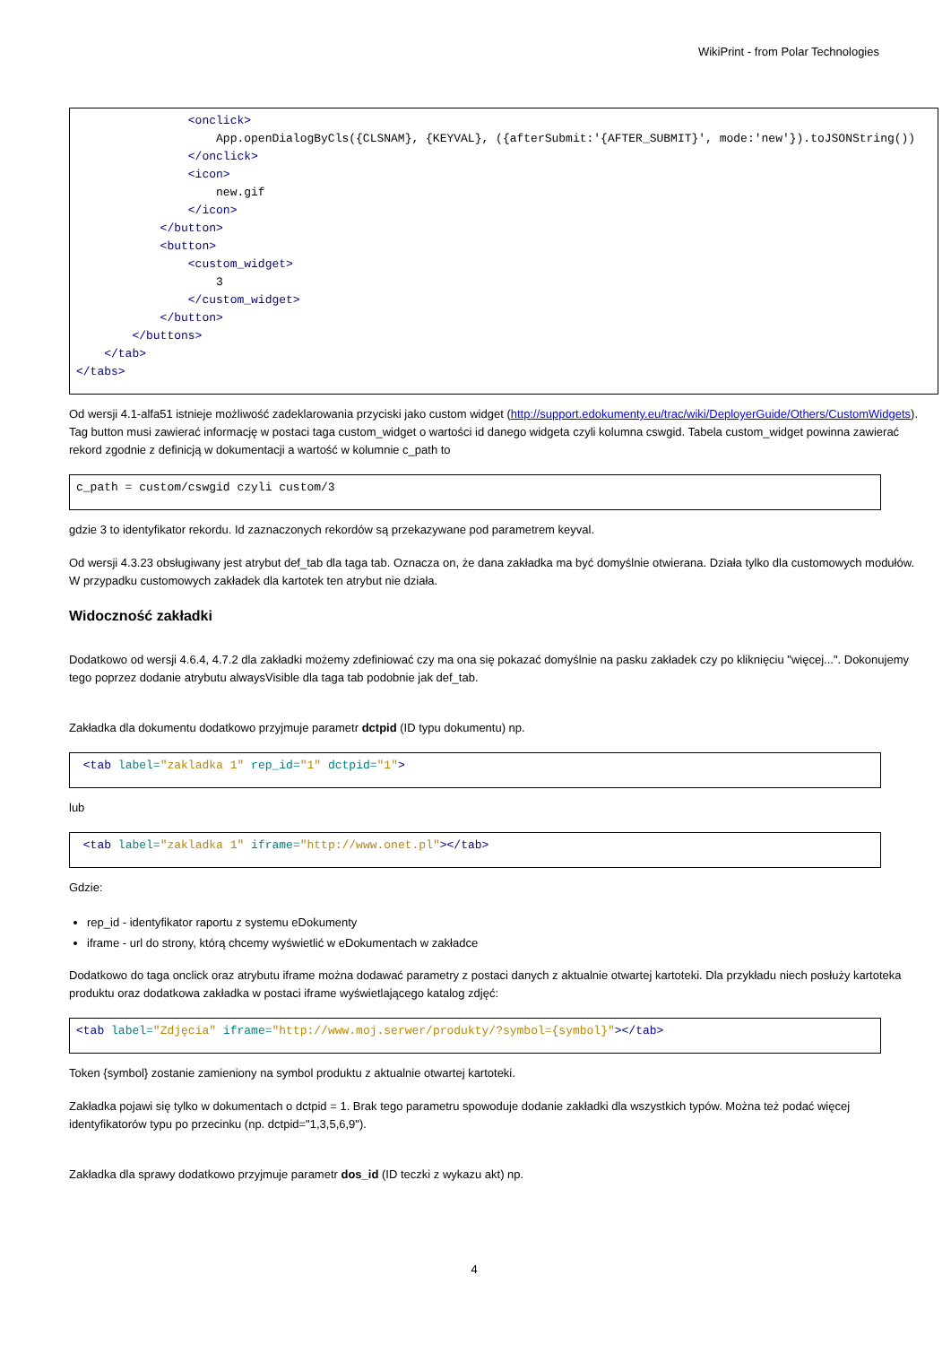WikiPrint - from Polar Technologies
                <onclick>
                    App.openDialogByCls({CLSNAM}, {KEYVAL}, ({afterSubmit:'{AFTER_SUBMIT}', mode:'new'}).toJSONString())
                </onclick>
                <icon>
                    new.gif
                </icon>
            </button>
            <button>
                <custom_widget>
                    3
                </custom_widget>
            </button>
        </buttons>
    </tab>
</tabs>
Od wersji 4.1-alfa51 istnieje możliwość zadeklarowania przyciski jako custom widget (http://support.edokumenty.eu/trac/wiki/DeployerGuide/Others/CustomWidgets). Tag button musi zawierać informację w postaci taga custom_widget o wartości id danego widgeta czyli kolumna cswgid. Tabela custom_widget powinna zawierać rekord zgodnie z definicją w dokumentacji a wartość w kolumnie c_path to
c_path = custom/cswgid czyli custom/3
gdzie 3 to identyfikator rekordu. Id zaznaczonych rekordów są przekazywane pod parametrem keyval.
Od wersji 4.3.23 obsługiwany jest atrybut def_tab dla taga tab. Oznacza on, że dana zakładka ma być domyślnie otwierana. Działa tylko dla customowych modułów. W przypadku customowych zakładek dla kartotek ten atrybut nie działa.
Widoczność zakładki
Dodatkowo od wersji 4.6.4, 4.7.2 dla zakładki możemy zdefiniować czy ma ona się pokazać domyślnie na pasku zakładek czy po kliknięciu "więcej...". Dokonujemy tego poprzez dodanie atrybutu alwaysVisible dla taga tab podobnie jak def_tab.
Zakładka dla dokumentu dodatkowo przyjmuje parametr dctpid (ID typu dokumentu) np.
 <tab label="zakladka 1" rep_id="1" dctpid="1">
lub
 <tab label="zakladka 1" iframe="http://www.onet.pl"></tab>
Gdzie:
rep_id - identyfikator raportu z systemu eDokumenty
iframe - url do strony, którą chcemy wyświetlić w eDokumentach w zakładce
Dodatkowo do taga onclick oraz atrybutu iframe można dodawać parametry z postaci danych z aktualnie otwartej kartoteki. Dla przykładu niech posłuży kartoteka produktu oraz dodatkowa zakładka w postaci iframe wyświetlającego katalog zdjęć:
<tab label="Zdjęcia" iframe="http://www.moj.serwer/produkty/?symbol={symbol}"></tab>
Token {symbol} zostanie zamieniony na symbol produktu z aktualnie otwartej kartoteki.
Zakładka pojawi się tylko w dokumentach o dctpid = 1. Brak tego parametru spowoduje dodanie zakładki dla wszystkich typów. Można też podać więcej identyfikatorów typu po przecinku (np. dctpid="1,3,5,6,9").
Zakładka dla sprawy dodatkowo przyjmuje parametr dos_id (ID teczki z wykazu akt) np.
4